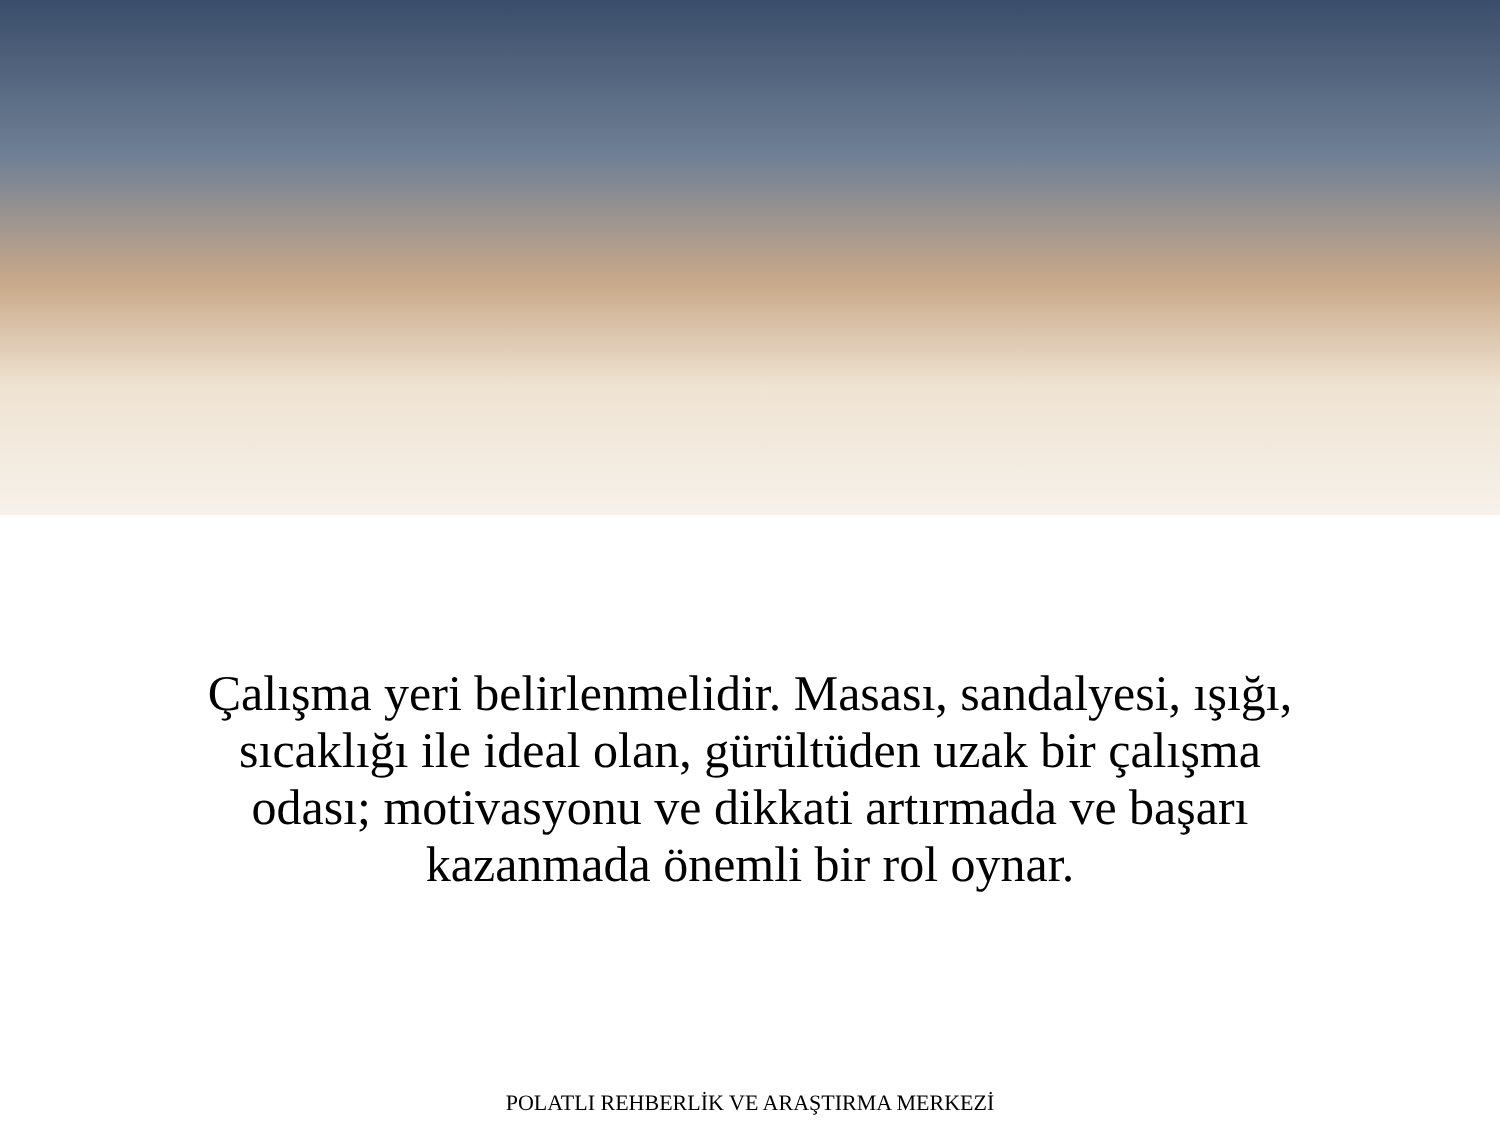Çalışma yeri belirlenmelidir. Masası, sandalyesi, ışığı,
sıcaklığı ile ideal olan, gürültüden uzak bir çalışma
odası; motivasyonu ve dikkati artırmada ve başarı
kazanmada önemli bir rol oynar.
POLATLI REHBERLİK VE ARAŞTIRMA MERKEZİ